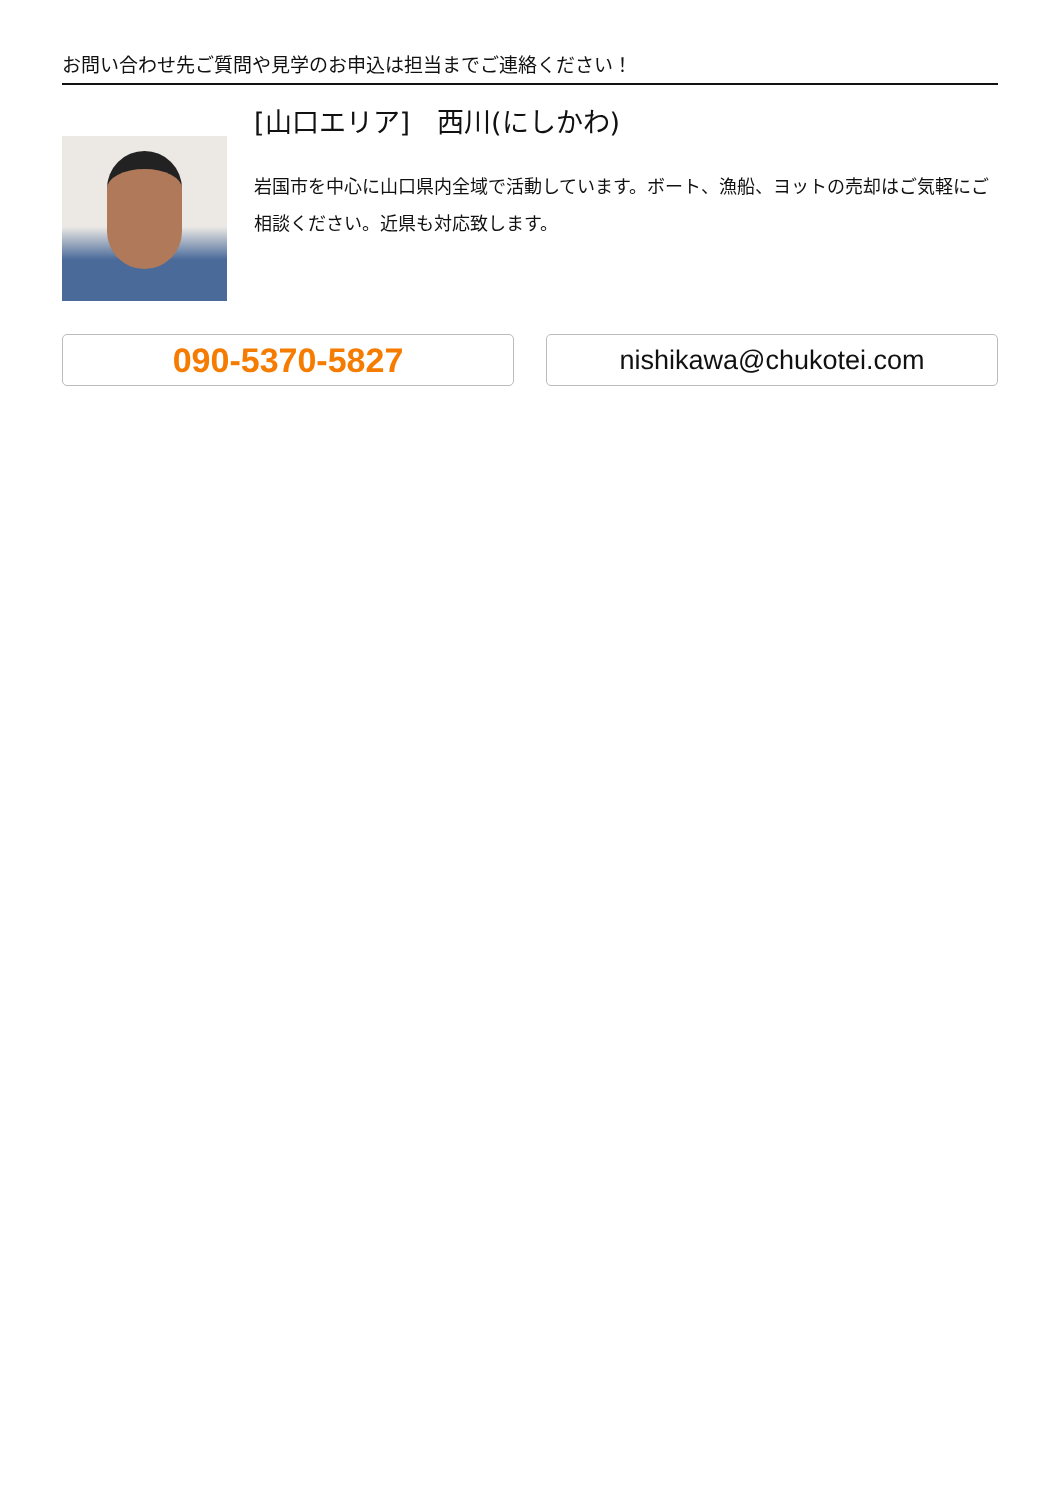お問い合わせ先ご質問や見学のお申込は担当までご連絡ください！
[山口エリア]　西川(にしかわ)
岩国市を中心に山口県内全域で活動しています。ボート、漁船、ヨットの売却はご気軽にご相談ください。近県も対応致します。
090-5370-5827
nishikawa@chukotei.com